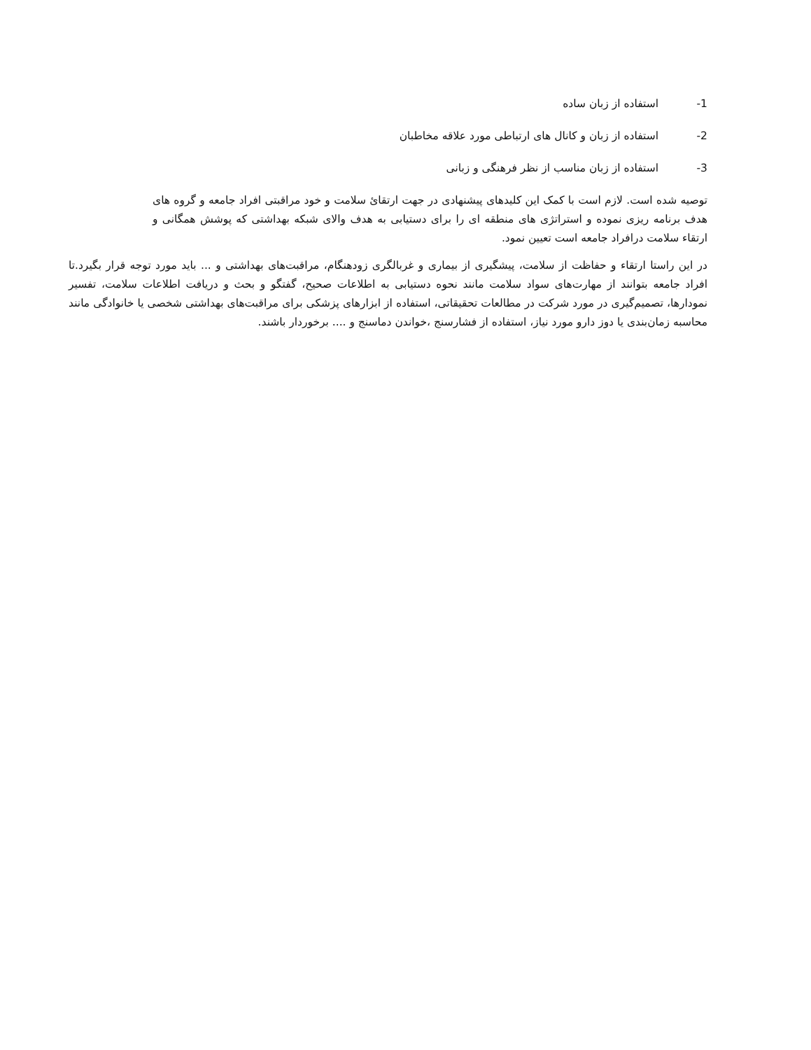-1 استفاده از زبان ساده
-2 استفاده از زبان و کانال های ارتباطی مورد علاقه مخاطبان
-3 استفاده از زبان مناسب از نظر فرهنگی و زبانی
توصیه شده است. لازم است با کمک این کلیدهای پیشنهادی در جهت ارتقائ سلامت و خود مراقبتی افراد جامعه و گروه های هدف برنامه ریزی نموده و استراتژی های منطقه ای را برای دستیابی به هدف والای شبکه بهداشتی که پوشش همگانی و ارتقاء سلامت درافراد جامعه است تعیین نمود.
در این راستا ارتقاء و حفاظت از سلامت، پیشگیری از بیماری و غربالگری زودهنگام، مراقبت‌های بهداشتی و ... باید مورد توجه قرار بگیرد.تا افراد جامعه بتوانند از مهارت‌های سواد سلامت مانند نحوه دستیابی به اطلاعات صحیح، گفتگو و بحث و دریافت اطلاعات سلامت، تفسیر نمودارها، تصمیم‌گیری در مورد شرکت در مطالعات تحقیقاتی، استفاده از ابزارهای پزشکی برای مراقبت‌های بهداشتی شخصی یا خانوادگی مانند محاسبه زمان‌بندی یا دوز دارو مورد نیاز، استفاده از فشارسنج ،خواندن دماسنج و .... برخوردار باشند.